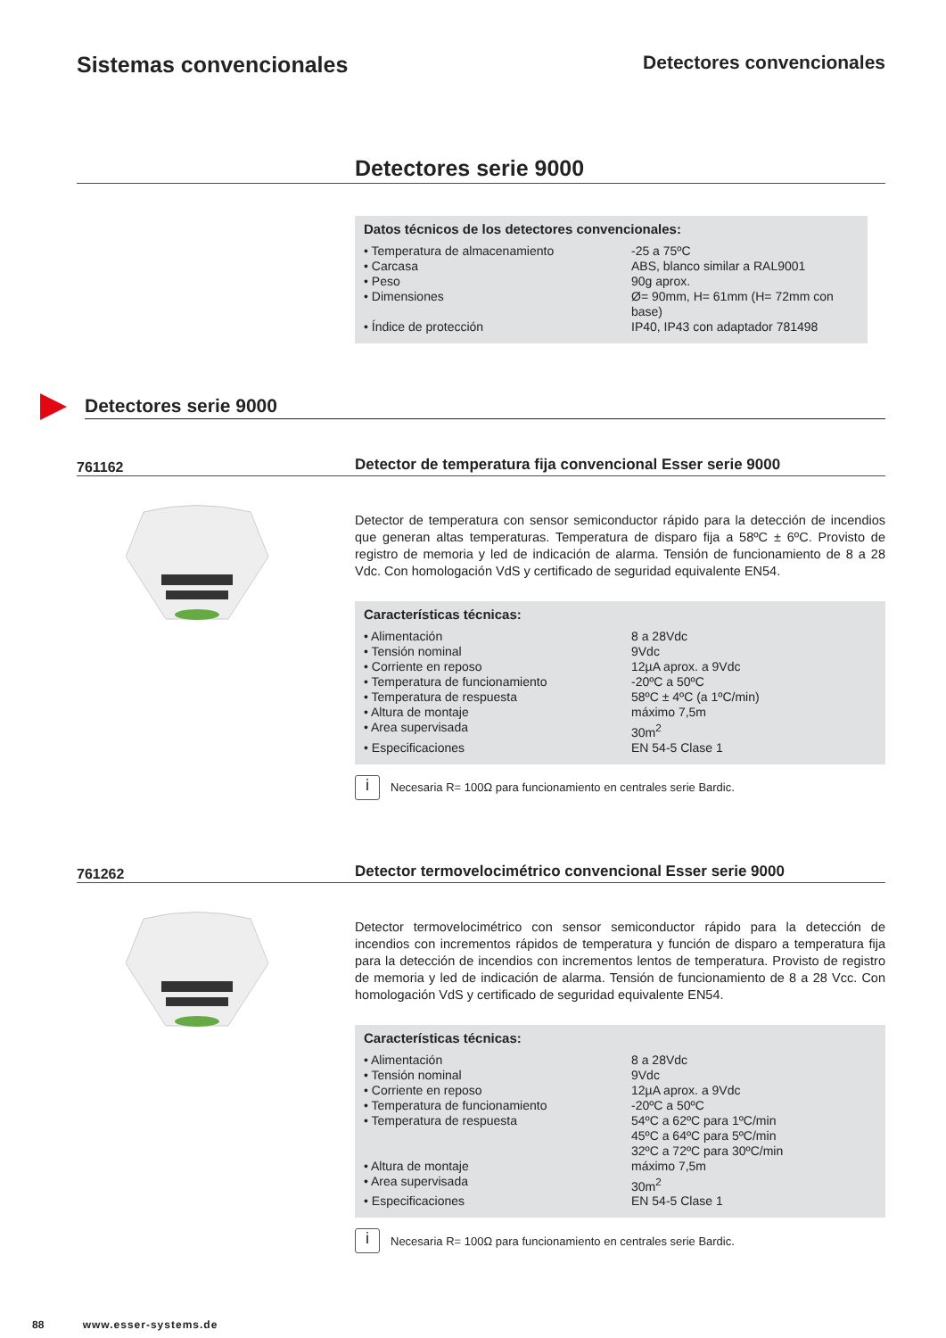Sistemas convencionales
Detectores convencionales
Detectores serie 9000
Datos técnicos de los detectores convencionales:
| • Temperatura de almacenamiento | -25 a 75ºC |
| • Carcasa | ABS, blanco similar a RAL9001 |
| • Peso | 90g aprox. |
| • Dimensiones | Ø= 90mm, H= 61mm (H= 72mm con base) |
| • Índice de protección | IP40, IP43 con adaptador 781498 |
Detectores serie 9000
761162
Detector de temperatura fija convencional Esser serie 9000
Detector de temperatura con sensor semiconductor rápido para la detección de incendios que generan altas temperaturas. Temperatura de disparo fija a 58ºC ± 6ºC. Provisto de registro de memoria y led de indicación de alarma. Tensión de funcionamiento de 8 a 28 Vdc. Con homologación VdS y certificado de seguridad equivalente EN54.
Características técnicas:
| • Alimentación | 8 a 28Vdc |
| • Tensión nominal | 9Vdc |
| • Corriente en reposo | 12µA aprox. a 9Vdc |
| • Temperatura de funcionamiento | -20ºC a 50ºC |
| • Temperatura de respuesta | 58ºC ± 4ºC (a 1ºC/min) |
| • Altura de montaje | máximo 7,5m |
| • Area supervisada | 30m<sup>2</sup> |
| • Especificaciones | EN 54-5 Clase 1 |
i
Necesaria R= 100Ω para funcionamiento en centrales serie Bardic.
761262
Detector termovelocimétrico convencional Esser serie 9000
Detector termovelocimétrico con sensor semiconductor rápido para la detección de incendios con incrementos rápidos de temperatura y función de disparo a temperatura fija para la detección de incendios con incrementos lentos de temperatura. Provisto de registro de memoria y led de indicación de alarma. Tensión de funcionamiento de 8 a 28 Vcc. Con homologación VdS y certificado de seguridad equivalente EN54.
Características técnicas:
| • Alimentación | 8 a 28Vdc |
| • Tensión nominal | 9Vdc |
| • Corriente en reposo | 12µA aprox. a 9Vdc |
| • Temperatura de funcionamiento | -20ºC a 50ºC |
| • Temperatura de respuesta | 54ºC a 62ºC para 1ºC/min 45ºC a 64ºC para 5ºC/min 32ºC a 72ºC para 30ºC/min |
| • Altura de montaje | máximo 7,5m |
| • Area supervisada | 30m<sup>2</sup> |
| • Especificaciones | EN 54-5 Clase 1 |
i
Necesaria R= 100Ω para funcionamiento en centrales serie Bardic.
88 www.esser-systems.de